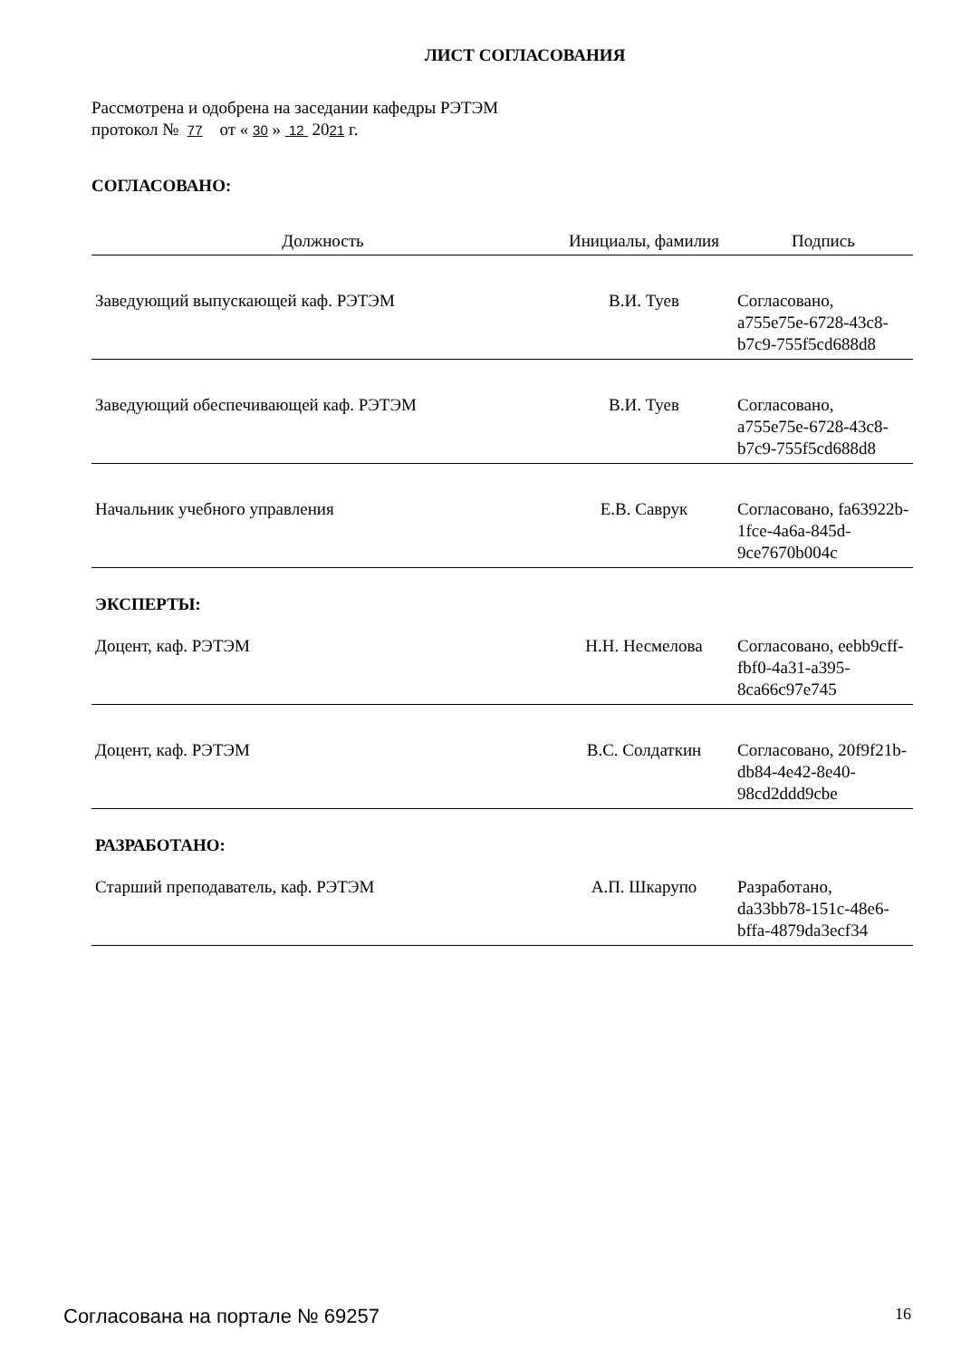ЛИСТ СОГЛАСОВАНИЯ
Рассмотрена и одобрена на заседании кафедры РЭТЭМ
протокол № 77 от « 30 » 12 2021 г.
СОГЛАСОВАНО:
| Должность | Инициалы, фамилия | Подпись |
| --- | --- | --- |
| Заведующий выпускающей каф. РЭТЭМ | В.И. Туев | Согласовано, a755e75e-6728-43c8-b7c9-755f5cd688d8 |
| Заведующий обеспечивающей каф. РЭТЭМ | В.И. Туев | Согласовано, a755e75e-6728-43c8-b7c9-755f5cd688d8 |
| Начальник учебного управления | Е.В. Саврук | Согласовано, fa63922b-1fce-4a6a-845d-9ce7670b004c |
| ЭКСПЕРТЫ: | | |
| Доцент, каф. РЭТЭМ | Н.Н. Несмелова | Согласовано, eebb9cff-fbf0-4a31-a395-8ca66c97e745 |
| Доцент, каф. РЭТЭМ | В.С. Солдаткин | Согласовано, 20f9f21b-db84-4e42-8e40-98cd2ddd9cbe |
| РАЗРАБОТАНО: | | |
| Старший преподаватель, каф. РЭТЭМ | А.П. Шкарупо | Разработано, da33bb78-151c-48e6-bffa-4879da3ecf34 |
Согласована на портале № 69257 16